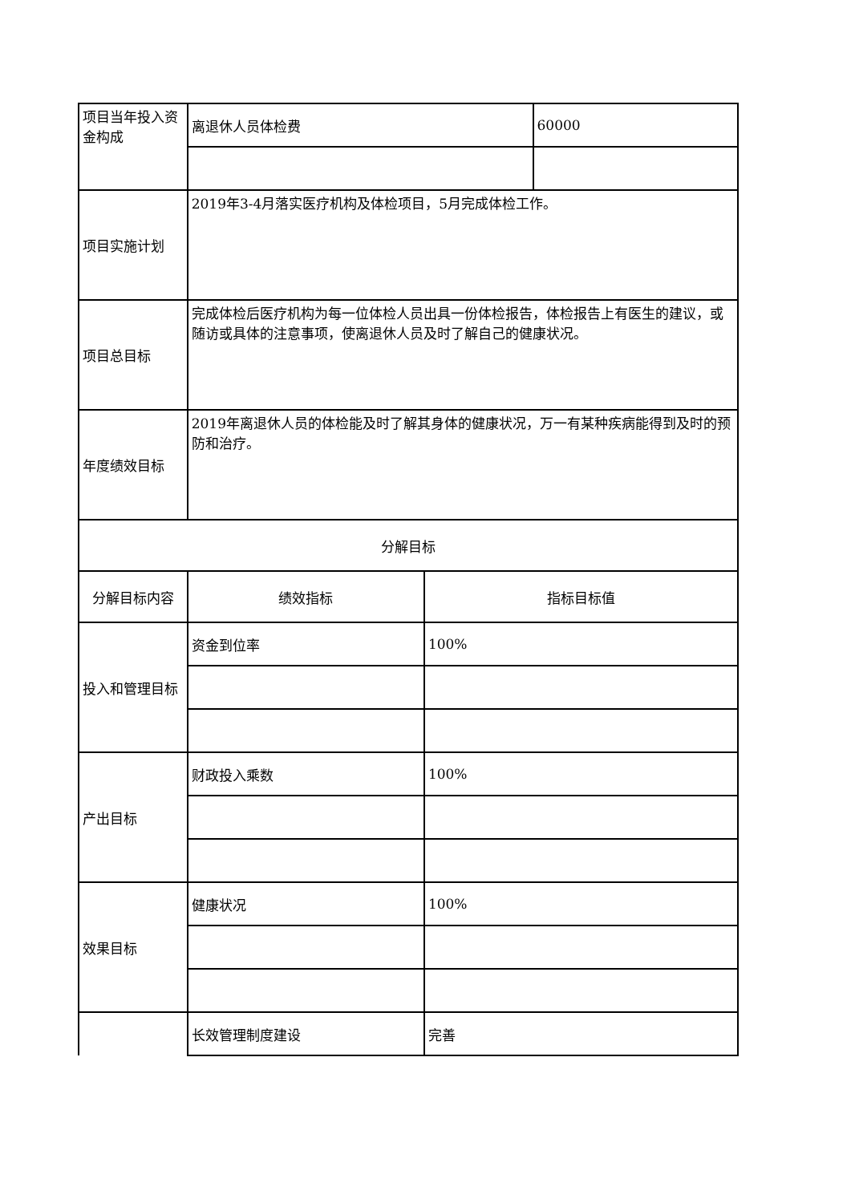| 项目当年投入资金构成 | 离退休人员体检费 | | 60000 |
| 项目实施计划 | 2019年3-4月落实医疗机构及体检项目，5月完成体检工作。 | | |
| 项目总目标 | 完成体检后医疗机构为每一位体检人员出具一份体检报告，体检报告上有医生的建议，或随访或具体的注意事项，使离退休人员及时了解自己的健康状况。 | | |
| 年度绩效目标 | 2019年离退休人员的体检能及时了解其身体的健康状况，万一有某种疾病能得到及时的预防和治疗。 | | |
| 分解目标 | | | |
| 分解目标内容 | 绩效指标 | 指标目标值 | |
| 投入和管理目标 | 资金到位率 | 100% | |
| 产出目标 | 财政投入乘数 | 100% | |
| 效果目标 | 健康状况 | 100% | |
| | 长效管理制度建设 | 完善 | |